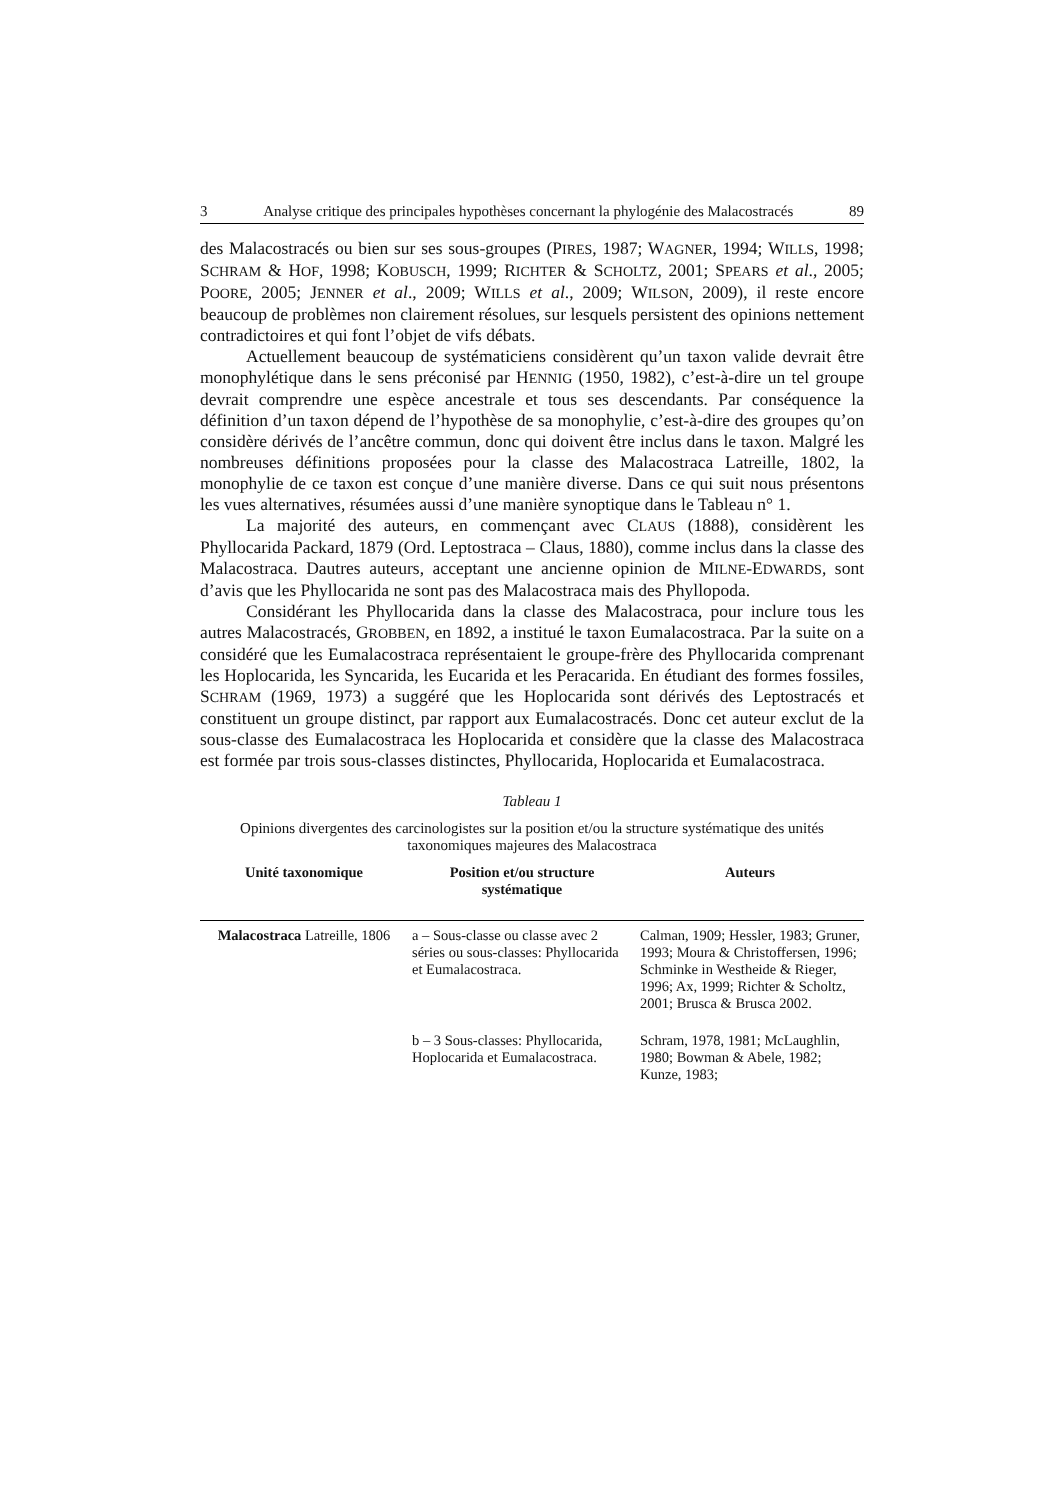3 Analyse critique des principales hypothèses concernant la phylogénie des Malacostracés 89
des Malacostracés ou bien sur ses sous-groupes (PIRES, 1987; WAGNER, 1994; WILLS, 1998; SCHRAM & HOF, 1998; KOBUSCH, 1999; RICHTER & SCHOLTZ, 2001; SPEARS et al., 2005; POORE, 2005; JENNER et al., 2009; WILLS et al., 2009; WILSON, 2009), il reste encore beaucoup de problèmes non clairement résolues, sur lesquels persistent des opinions nettement contradictoires et qui font l’objet de vifs débats.
Actuellement beaucoup de systématiciens considèrent qu’un taxon valide devrait être monophylétique dans le sens préconisé par HENNIG (1950, 1982), c’est-à-dire un tel groupe devrait comprendre une espèce ancestrale et tous ses descendants. Par conséquence la définition d’un taxon dépend de l’hypothèse de sa monophylie, c’est-à-dire des groupes qu’on considère dérivés de l’ancêtre commun, donc qui doivent être inclus dans le taxon. Malgré les nombreuses définitions proposées pour la classe des Malacostraca Latreille, 1802, la monophylie de ce taxon est conçue d’une manière diverse. Dans ce qui suit nous présentons les vues alternatives, résumées aussi d’une manière synoptique dans le Tableau n° 1.
La majorité des auteurs, en commençant avec CLAUS (1888), considèrent les Phyllocarida Packard, 1879 (Ord. Leptostraca – Claus, 1880), comme inclus dans la classe des Malacostraca. Dautres auteurs, acceptant une ancienne opinion de MILNE-EDWARDS, sont d’avis que les Phyllocarida ne sont pas des Malacostraca mais des Phyllopoda.
Considérant les Phyllocarida dans la classe des Malacostraca, pour inclure tous les autres Malacostracés, GROBBEN, en 1892, a institué le taxon Eumalacostraca. Par la suite on a considéré que les Eumalacostraca représentaient le groupe-frère des Phyllocarida comprenant les Hoplocarida, les Syncarida, les Eucarida et les Peracarida. En étudiant des formes fossiles, SCHRAM (1969, 1973) a suggéré que les Hoplocarida sont dérivés des Leptostracés et constituent un groupe distinct, par rapport aux Eumalacostracés. Donc cet auteur exclut de la sous-classe des Eumalacostraca les Hoplocarida et considère que la classe des Malacostraca est formée par trois sous-classes distinctes, Phyllocarida, Hoplocarida et Eumalacostraca.
Tableau 1
Opinions divergentes des carcinologistes sur la position et/ou la structure systématique des unités taxonomiques majeures des Malacostraca
| Unité taxonomique | Position et/ou structure systématique | Auteurs |
| --- | --- | --- |
| Malacostraca Latreille, 1806 | a – Sous-classe ou classe avec 2 séries ou sous-classes: Phyllocarida et Eumalacostraca. | Calman, 1909; Hessler, 1983; Gruner, 1993; Moura & Christoffersen, 1996; Schminke in Westheide & Rieger, 1996; Ax, 1999; Richter & Scholtz, 2001; Brusca & Brusca 2002. |
| | b – 3 Sous-classes: Phyllocarida, Hoplocarida et Eumalacostraca. | Schram, 1978, 1981; McLaughlin, 1980; Bowman & Abele, 1982; Kunze, 1983; |